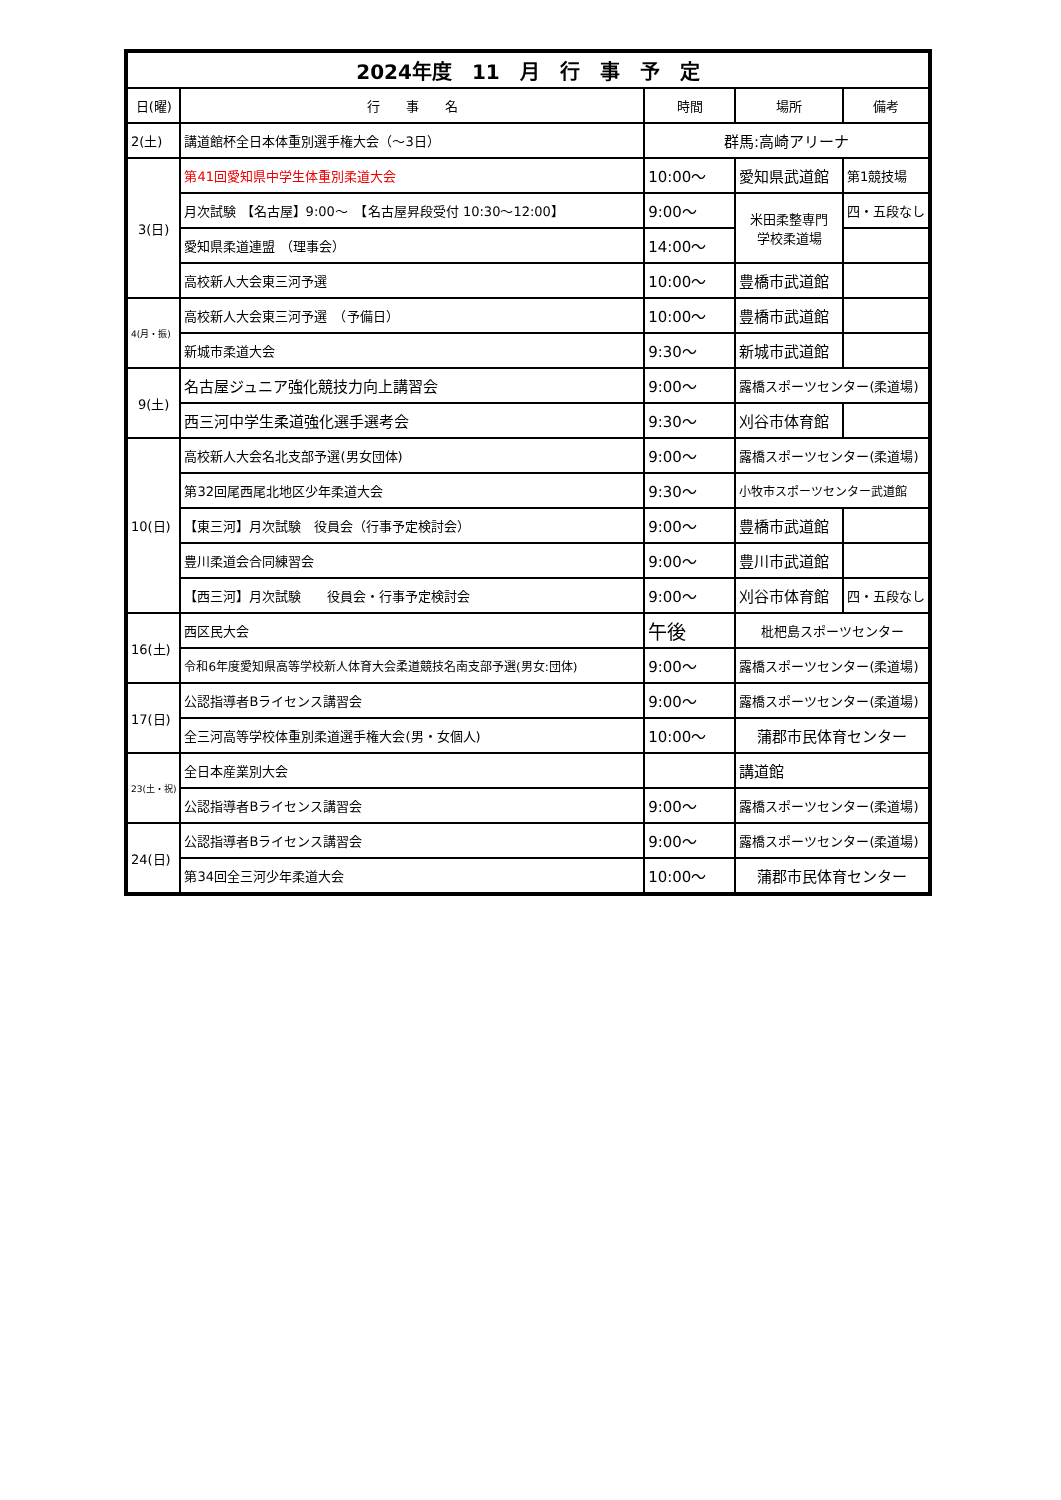| 2024年度 11 月 行 事 予 定 | | | | |
| --- | --- | --- | --- | --- |
| 日(曜) | 行 事 名 | 時間 | 場所 | 備考 |
| 2(土) | 講道館杯全日本体重別選手権大会（～3日） | 群馬:高崎アリーナ | | |
| 3(日) | 第41回愛知県中学生体重別柔道大会 | 10:00～ | 愛知県武道館 | 第1競技場 |
| | 月次試験 【名古屋】9:00～ 【名古屋昇段受付 10:30～12:00】 | 9:00～ | 米田柔整専門 学校柔道場 | 四・五段なし |
| | 愛知県柔道連盟 （理事会） | 14:00～ | | |
| | 高校新人大会東三河予選 | 10:00～ | 豊橋市武道館 | |
| 4(月・振) | 高校新人大会東三河予選 （予備日） | 10:00～ | 豊橋市武道館 | |
| | 新城市柔道大会 | 9:30～ | 新城市武道館 | |
| 9(土) | 名古屋ジュニア強化競技力向上講習会 | 9:00～ | 露橋スポーツセンター(柔道場) | |
| | 西三河中学生柔道強化選手選考会 | 9:30～ | 刈谷市体育館 | |
| 10(日) | 高校新人大会名北支部予選(男女団体) | 9:00～ | 露橋スポーツセンター(柔道場) | |
| | 第32回尾西尾北地区少年柔道大会 | 9:30～ | 小牧市スポーツセンター武道館 | |
| | 【東三河】月次試験 役員会（行事予定検討会） | 9:00～ | 豊橋市武道館 | |
| | 豊川柔道会合同練習会 | 9:00～ | 豊川市武道館 | |
| | 【西三河】月次試験 役員会・行事予定検討会 | 9:00～ | 刈谷市体育館 | 四・五段なし |
| 16(土) | 西区民大会 | 午後 | 枇杷島スポーツセンター | |
| | 令和6年度愛知県高等学校新人体育大会柔道競技名南支部予選(男女:団体) | 9:00～ | 露橋スポーツセンター(柔道場) | |
| 17(日) | 公認指導者Bライセンス講習会 | 9:00～ | 露橋スポーツセンター(柔道場) | |
| | 全三河高等学校体重別柔道選手権大会(男・女個人) | 10:00～ | 蒲郡市民体育センター | |
| 23(土・祝) | 全日本産業別大会 | | 講道館 | |
| | 公認指導者Bライセンス講習会 | 9:00～ | 露橋スポーツセンター(柔道場) | |
| 24(日) | 公認指導者Bライセンス講習会 | 9:00～ | 露橋スポーツセンター(柔道場) | |
| | 第34回全三河少年柔道大会 | 10:00～ | 蒲郡市民体育センター | |